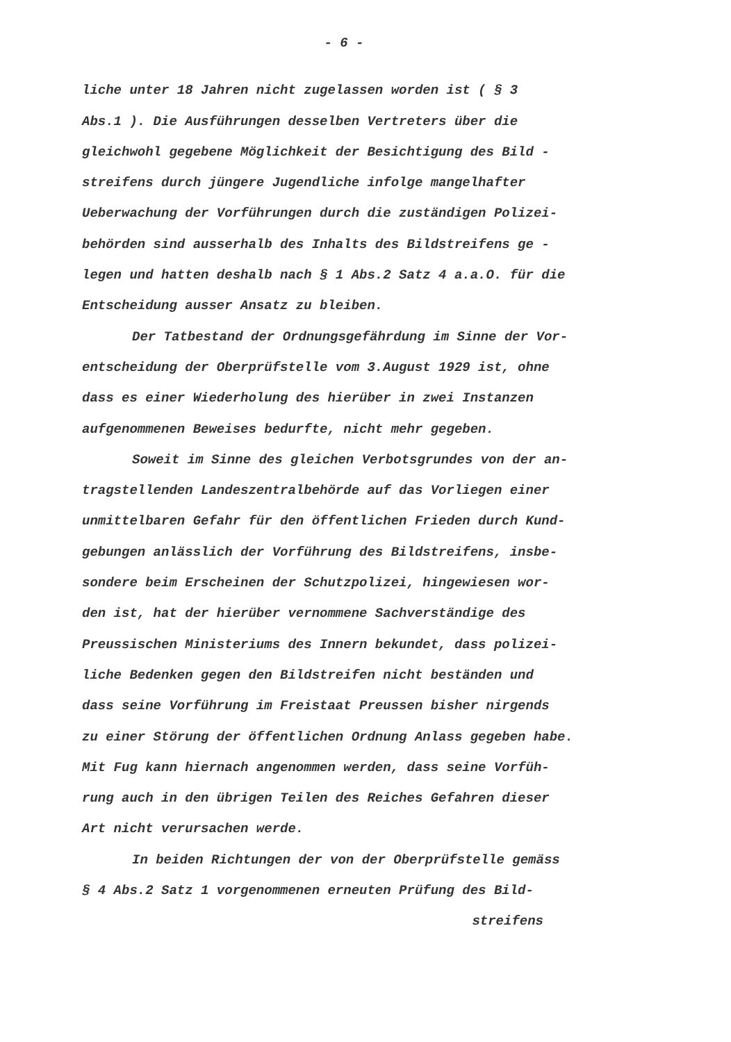- 6 -
liche unter 18 Jahren nicht zugelassen worden ist ( § 3
Abs.1 ). Die Ausführungen desselben Vertreters über die
gleichwohl gegebene Möglichkeit der Besichtigung des Bild -
streifens durch jüngere Jugendliche infolge mangelhafter
Ueberwachung der Vorführungen durch die zuständigen Polizei-
behörden sind ausserhalb des Inhalts des Bildstreifens ge -
legen und hatten deshalb nach § 1 Abs.2 Satz 4 a.a.O. für die
Entscheidung ausser Ansatz zu bleiben.
Der Tatbestand der Ordnungsgefährdung im Sinne der Vor-
entscheidung der Oberprüfstelle vom 3.August 1929 ist, ohne
dass es einer Wiederholung des hierüber in zwei Instanzen
aufgenommenen Beweises bedurfte, nicht mehr gegeben.
Soweit im Sinne des gleichen Verbotsgrundes von der an-
tragstellenden Landeszentralbehörde auf das Vorliegen einer
unmittelbaren Gefahr für den öffentlichen Frieden durch Kund-
gebungen anlässlich der Vorführung des Bildstreifens, insbe-
sondere beim Erscheinen der Schutzpolizei, hingewiesen wor-
den ist, hat der hierüber vernommene Sachverständige des
Preussischen Ministeriums des Innern bekundet, dass polizei-
liche Bedenken gegen den Bildstreifen nicht beständen und
dass seine Vorführung im Freistaat Preussen bisher nirgends
zu einer Störung der öffentlichen Ordnung Anlass gegeben habe.
Mit Fug kann hiernach angenommen werden, dass seine Vorfüh-
rung auch in den übrigen Teilen des Reiches Gefahren dieser
Art nicht verursachen werde.
In beiden Richtungen der von der Oberprüfstelle gemäss
§ 4 Abs.2 Satz 1 vorgenommenen erneuten Prüfung des Bild-
streifens